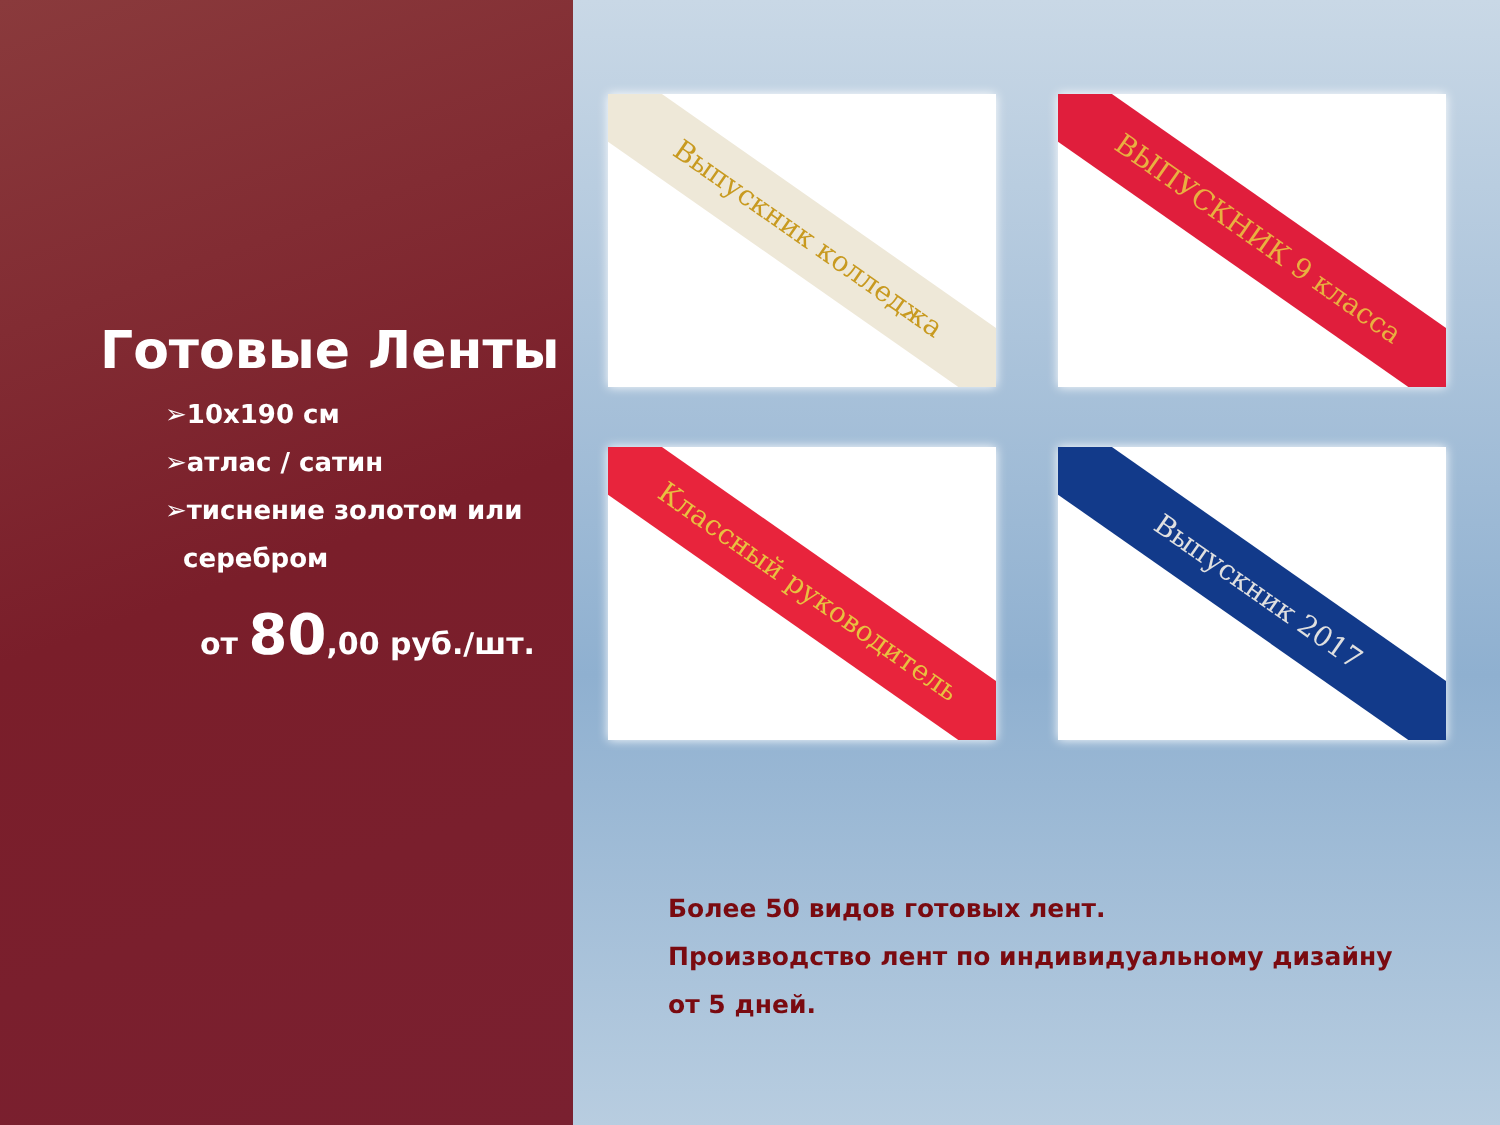Готовые Ленты
➢10х190 см
➢атлас / сатин
➢тиснение золотом или
серебром
от 80,00 руб./шт.
Выпускник колледжа
ВЫПУСКНИК 9 класса
Классный руководитель
Выпускник 2017
Более 50 видов готовых лент.
Производство лент по индивидуальному дизайну
от 5 дней.